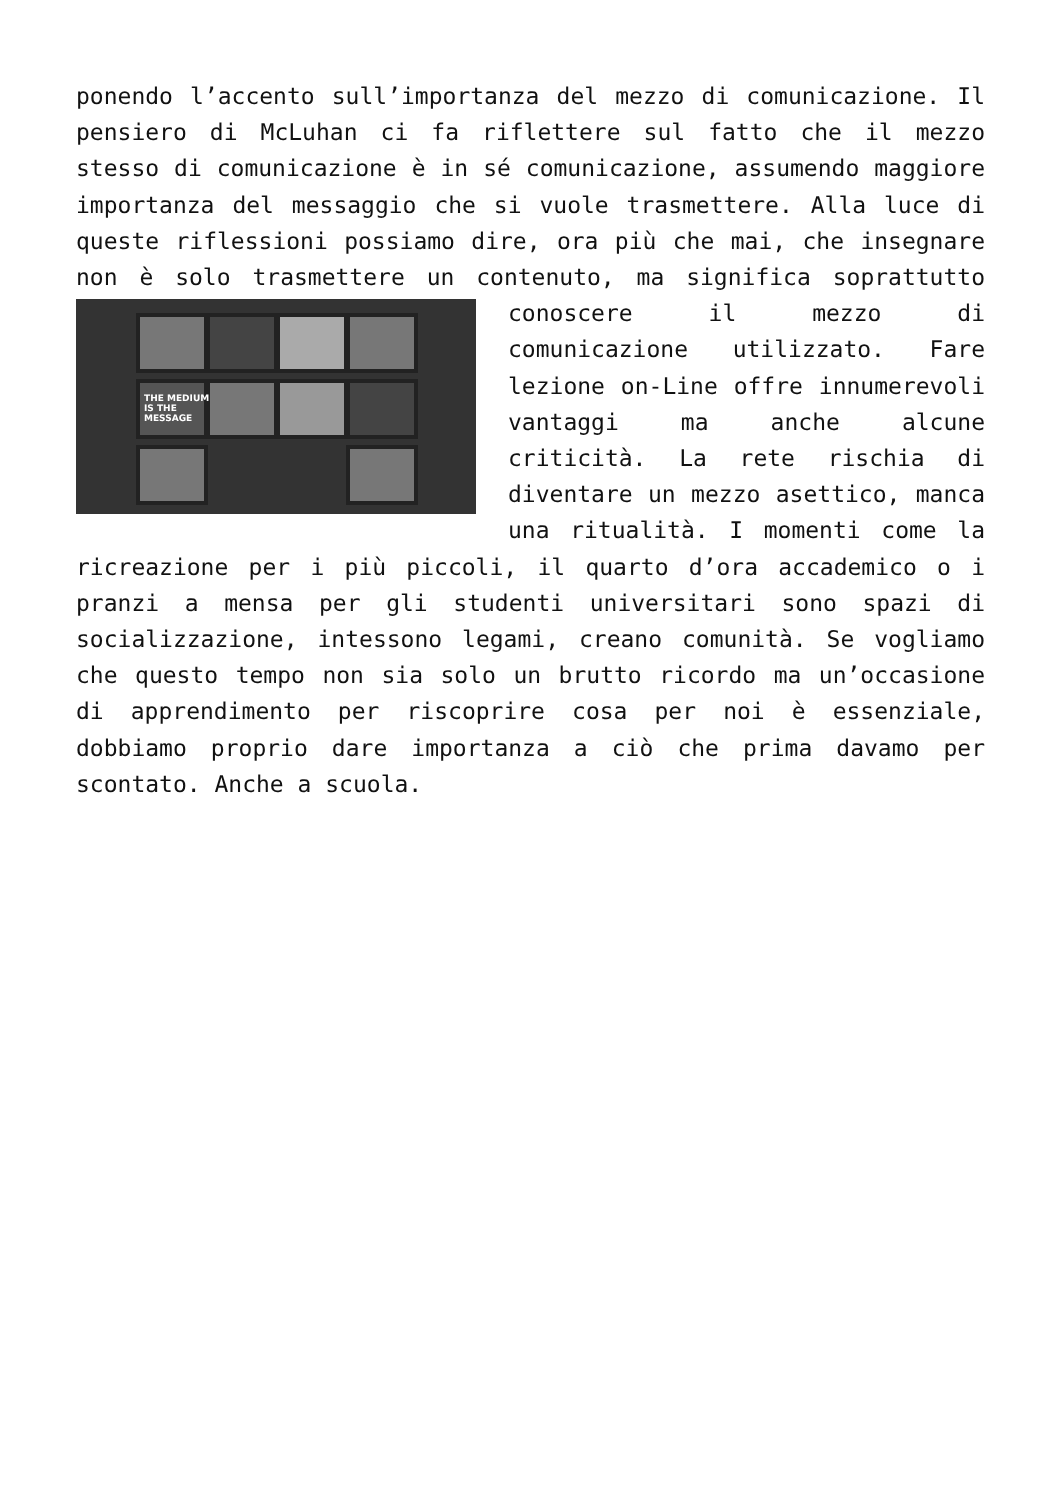ponendo l’accento sull’importanza del mezzo di comunicazione. Il pensiero di McLuhan ci fa riflettere sul fatto che il mezzo stesso di comunicazione è in sé comunicazione, assumendo maggiore importanza del messaggio che si vuole trasmettere. Alla luce di queste riflessioni possiamo dire, ora più che mai, che insegnare non è solo trasmettere un contenuto, ma THE MEDIUM
IS THE
MESSAGE significa soprattutto conoscere il mezzo di comunicazione utilizzato. Fare lezione on-Line offre innumerevoli vantaggi ma anche alcune criticità. La rete rischia di diventare un mezzo asettico, manca una ritualità. I momenti come la ricreazione per i più piccoli, il quarto d’ora accademico o i pranzi a mensa per gli studenti universitari sono spazi di socializzazione, intessono legami, creano comunità. Se vogliamo che questo tempo non sia solo un brutto ricordo ma un’occasione di apprendimento per riscoprire cosa per noi è essenziale, dobbiamo proprio dare importanza a ciò che prima davamo per scontato. Anche a scuola.